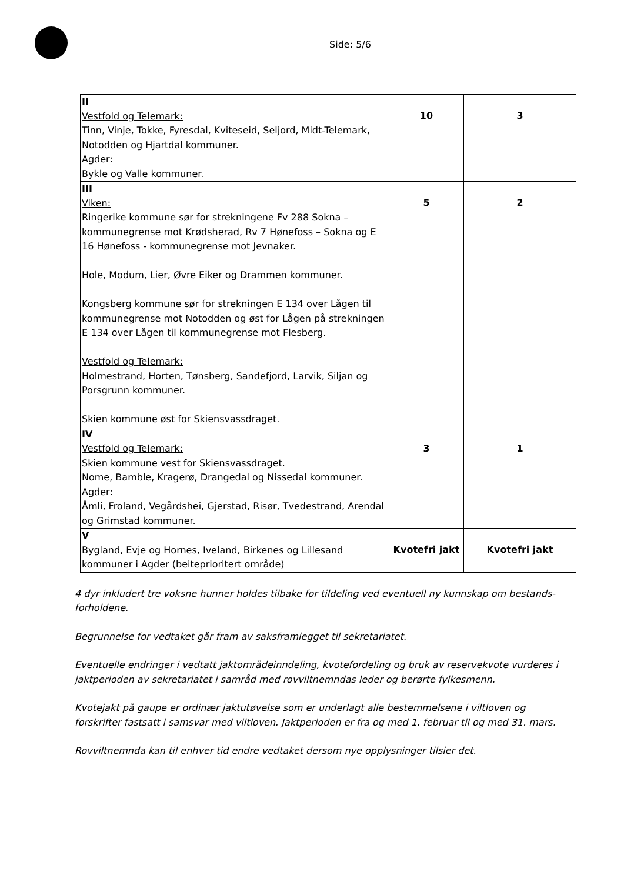Side: 5/6
| II Vestfold og Telemark: Tinn, Vinje, Tokke, Fyresdal, Kviteseid, Seljord, Midt-Telemark, Notodden og Hjartdal kommuner. Agder: Bykle og Valle kommuner. | 10 | 3 |
| III Viken: Ringerike kommune sør for strekningene Fv 288 Sokna – kommunegrense mot Krødsherad, Rv 7 Hønefoss – Sokna og E 16 Hønefoss - kommunegrense mot Jevnaker. Hole, Modum, Lier, Øvre Eiker og Drammen kommuner. Kongsberg kommune sør for strekningen E 134 over Lågen til kommunegrense mot Notodden og øst for Lågen på strekningen E 134 over Lågen til kommunegrense mot Flesberg. Vestfold og Telemark: Holmestrand, Horten, Tønsberg, Sandefjord, Larvik, Siljan og Porsgrunn kommuner. Skien kommune øst for Skiensvassdraget. | 5 | 2 |
| IV Vestfold og Telemark: Skien kommune vest for Skiensvassdraget. Nome, Bamble, Kragerø, Drangedal og Nissedal kommuner. Agder: Åmli, Froland, Vegårdshei, Gjerstad, Risør, Tvedestrand, Arendal og Grimstad kommuner. | 3 | 1 |
| V Bygland, Evje og Hornes, Iveland, Birkenes og Lillesand kommuner i Agder (beiteprioritert område) | Kvotefri jakt | Kvotefri jakt |
4 dyr inkludert tre voksne hunner holdes tilbake for tildeling ved eventuell ny kunnskap om bestands-forholdene.
Begrunnelse for vedtaket går fram av saksframlegget til sekretariatet.
Eventuelle endringer i vedtatt jaktområdeinndeling, kvotefordeling og bruk av reservekvote vurderes i jaktperioden av sekretariatet i samråd med rovviltnemndas leder og berørte fylkesmenn.
Kvotejakt på gaupe er ordinær jaktutøvelse som er underlagt alle bestemmelsene i viltloven og forskrifter fastsatt i samsvar med viltloven. Jaktperioden er fra og med 1. februar til og med 31. mars.
Rovviltnemnda kan til enhver tid endre vedtaket dersom nye opplysninger tilsier det.